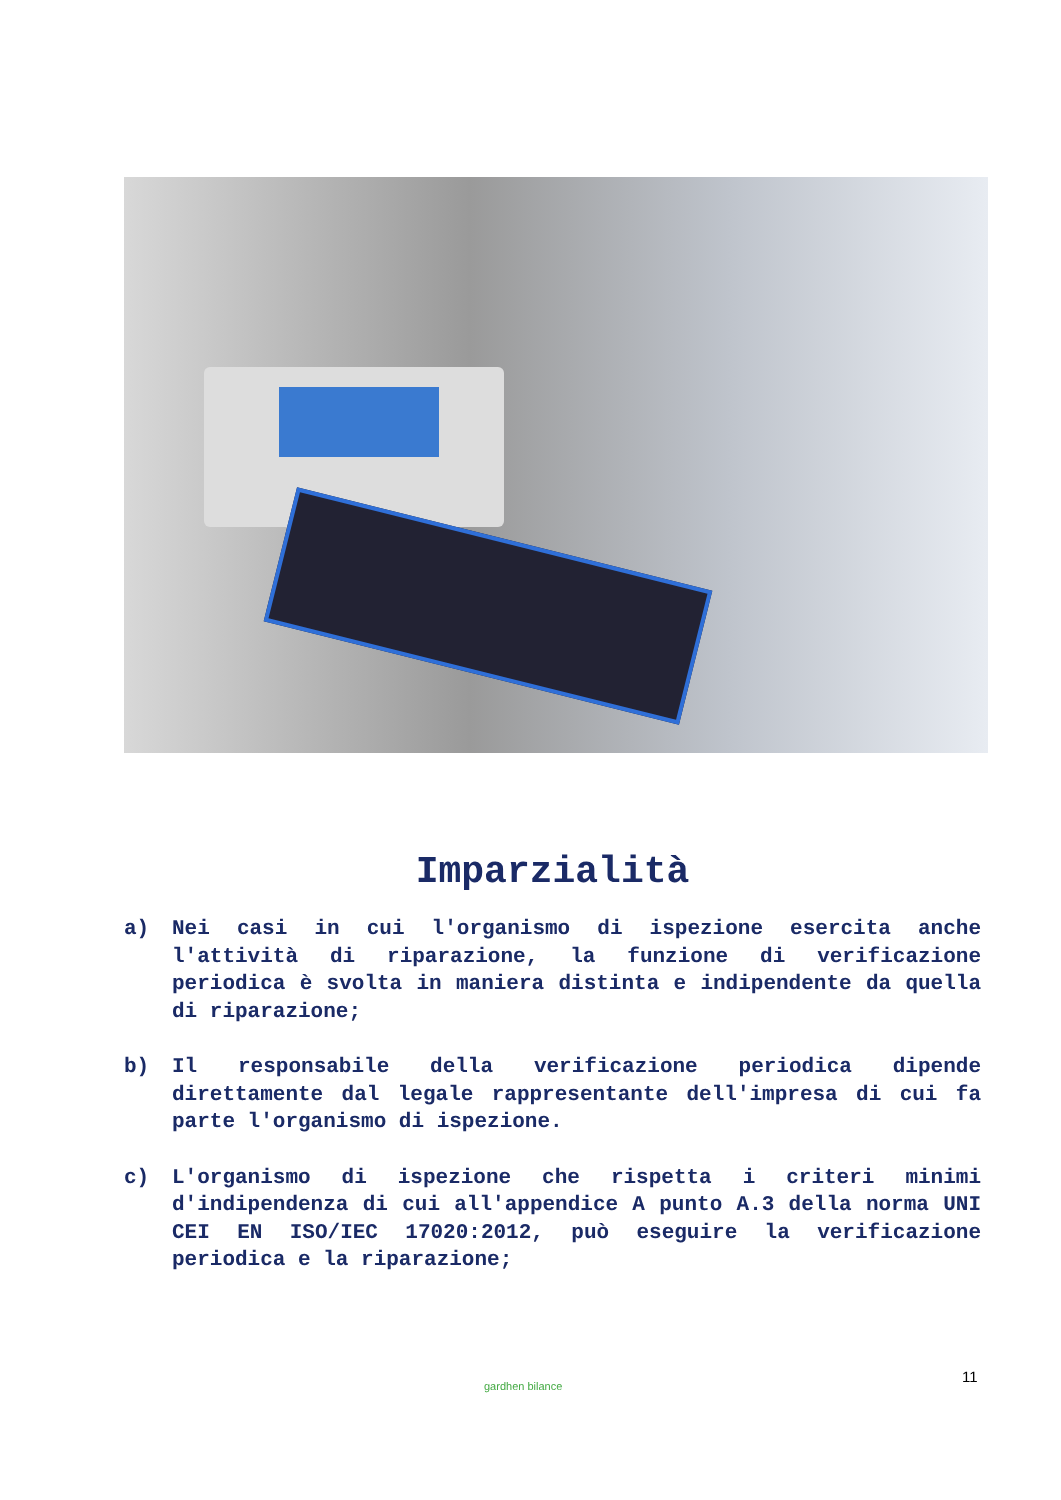Imparzialità
a) Nei casi in cui l'organismo di ispezione esercita anche l'attività di riparazione, la funzione di verificazione periodica è svolta in maniera distinta e indipendente da quella di riparazione;
b) Il responsabile della verificazione periodica dipende direttamente dal legale rappresentante dell'impresa di cui fa parte l'organismo di ispezione.
c) L'organismo di ispezione che rispetta i criteri minimi d'indipendenza di cui all'appendice A punto A.3 della norma UNI CEI EN ISO/IEC 17020:2012, può eseguire la verificazione periodica e la riparazione;
gardhen bilance
11